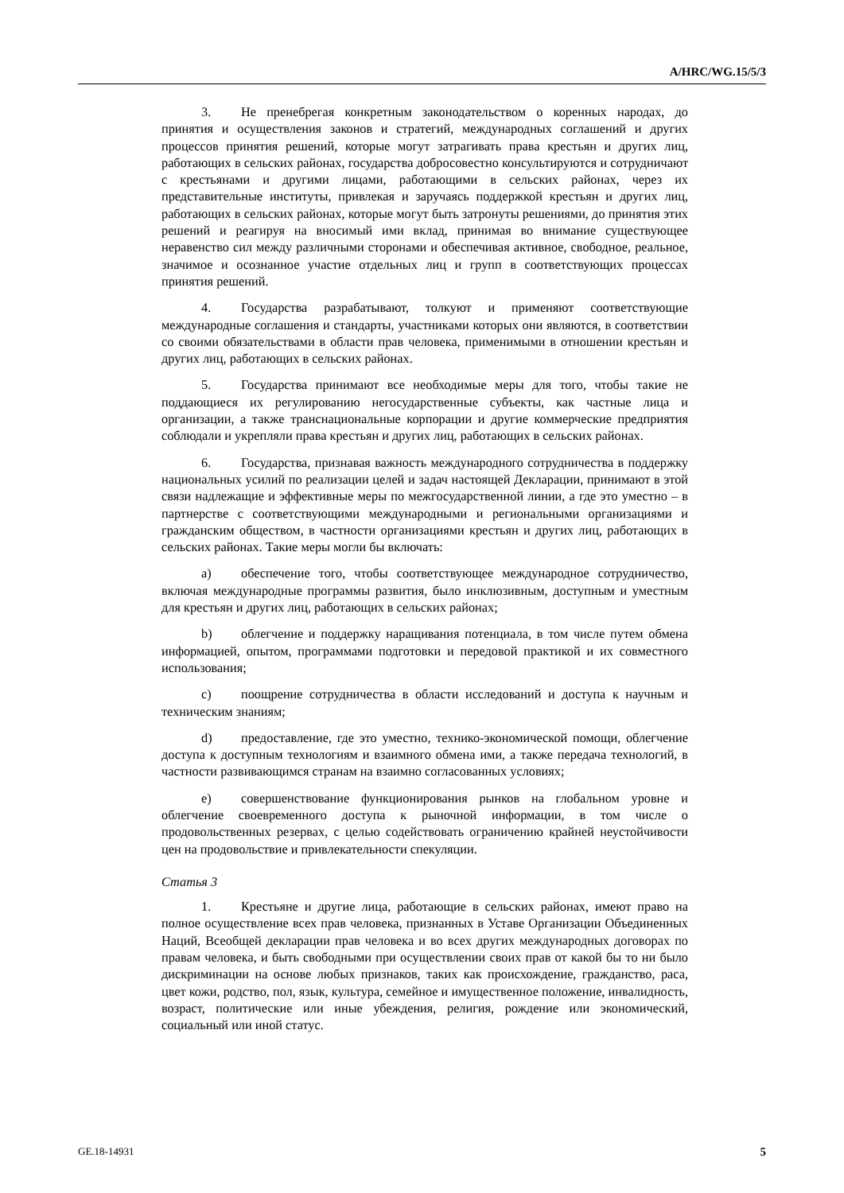A/HRC/WG.15/5/3
3. Не пренебрегая конкретным законодательством о коренных народах, до принятия и осуществления законов и стратегий, международных соглашений и других процессов принятия решений, которые могут затрагивать права крестьян и других лиц, работающих в сельских районах, государства добросовестно консультируются и сотрудничают с крестьянами и другими лицами, работающими в сельских районах, через их представительные институты, привлекая и заручаясь поддержкой крестьян и других лиц, работающих в сельских районах, которые могут быть затронуты решениями, до принятия этих решений и реагируя на вносимый ими вклад, принимая во внимание существующее неравенство сил между различными сторонами и обеспечивая активное, свободное, реальное, значимое и осознанное участие отдельных лиц и групп в соответствующих процессах принятия решений.
4. Государства разрабатывают, толкуют и применяют соответствующие международные соглашения и стандарты, участниками которых они являются, в соответствии со своими обязательствами в области прав человека, применимыми в отношении крестьян и других лиц, работающих в сельских районах.
5. Государства принимают все необходимые меры для того, чтобы такие не поддающиеся их регулированию негосударственные субъекты, как частные лица и организации, а также транснациональные корпорации и другие коммерческие предприятия соблюдали и укрепляли права крестьян и других лиц, работающих в сельских районах.
6. Государства, признавая важность международного сотрудничества в поддержку национальных усилий по реализации целей и задач настоящей Декларации, принимают в этой связи надлежащие и эффективные меры по межгосударственной линии, а где это уместно – в партнерстве с соответствующими международными и региональными организациями и гражданским обществом, в частности организациями крестьян и других лиц, работающих в сельских районах. Такие меры могли бы включать:
a) обеспечение того, чтобы соответствующее международное сотрудничество, включая международные программы развития, было инклюзивным, доступным и уместным для крестьян и других лиц, работающих в сельских районах;
b) облегчение и поддержку наращивания потенциала, в том числе путем обмена информацией, опытом, программами подготовки и передовой практикой и их совместного использования;
c) поощрение сотрудничества в области исследований и доступа к научным и техническим знаниям;
d) предоставление, где это уместно, технико-экономической помощи, облегчение доступа к доступным технологиям и взаимного обмена ими, а также передача технологий, в частности развивающимся странам на взаимно согласованных условиях;
e) совершенствование функционирования рынков на глобальном уровне и облегчение своевременного доступа к рыночной информации, в том числе о продовольственных резервах, с целью содействовать ограничению крайней неустойчивости цен на продовольствие и привлекательности спекуляции.
Статья 3
1. Крестьяне и другие лица, работающие в сельских районах, имеют право на полное осуществление всех прав человека, признанных в Уставе Организации Объединенных Наций, Всеобщей декларации прав человека и во всех других международных договорах по правам человека, и быть свободными при осуществлении своих прав от какой бы то ни было дискриминации на основе любых признаков, таких как происхождение, гражданство, раса, цвет кожи, родство, пол, язык, культура, семейное и имущественное положение, инвалидность, возраст, политические или иные убеждения, религия, рождение или экономический, социальный или иной статус.
GE.18-14931 5